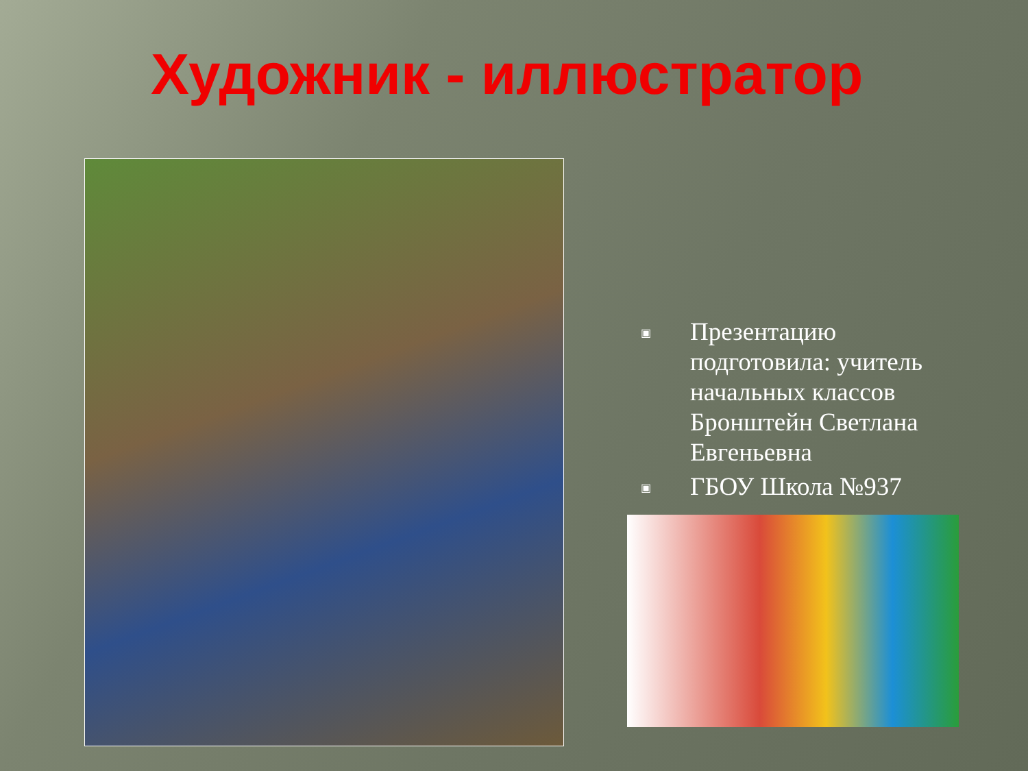Художник - иллюстратор
▣ Презентацию подготовила: учитель начальных классов Бронштейн Светлана Евгеньевна
▣ ГБОУ Школа №937